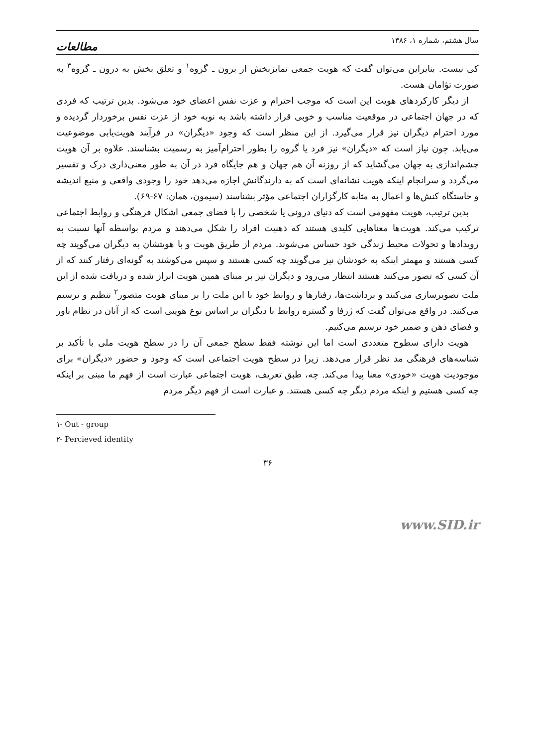سال هشتم، شماره ۱، ۱۳۸۶ مطالعات
کی نیست. بنابراین می‌توان گفت که هویت جمعی تمایزبخش از برون ـ گروه<sup>۱</sup> و تعلق بخش به درون ـ گروه<sup>۳</sup> به صورت تؤامان هست.
از دیگر کارکردهای هویت این است که موجب احترام و عزت نفس اعضای خود می‌شود. بدین ترتیب که فردی که در جهان اجتماعی در موقعیت مناسب و خوبی قرار داشته باشد به نوبه خود از عزت نفس برخوردار گردیده و مورد احترام دیگران نیز قرار می‌گیرد. از این منظر است که وجود «دیگران» در فرآیند هویت‌یابی موضوعیت می‌یابد. چون نیاز است که «دیگران» نیز فرد یا گروه را بطور احترام‌آمیز به رسمیت بشناسند. علاوه بر آن هویت چشم‌اندازی به جهان می‌گشاید که از روزنه آن هم جهان و هم جایگاه فرد در آن به طور معنی‌داری درک و تفسیر می‌گردد و سرانجام اینکه هویت نشانه‌ای است که به دارندگانش اجازه می‌دهد خود را وجودی واقعی و منبع اندیشه و خاستگاه کنش‌ها و اعمال به مثابه کارگزاران اجتماعی مؤثر بشناسند (سیمون، همان: ۶۷-۶۹).
بدین ترتیب، هویت مفهومی است که دنیای درونی یا شخصی را با فضای جمعی اشکال فرهنگی و روابط اجتماعی ترکیب می‌کند. هویت‌ها معناهایی کلیدی هستند که ذهنیت افراد را شکل می‌دهند و مردم بواسطه آنها نسبت به رویدادها و تحولات محیط زندگی خود حساس می‌شوند. مردم از طریق هویت و با هویتشان به دیگران می‌گویند چه کسی هستند و مهمتر اینکه به خودشان نیز می‌گویند چه کسی هستند و سپس می‌کوشند به گونه‌ای رفتار کنند که از آن کسی که تصور می‌کنند هستند انتظار می‌رود و دیگران نیز بر مبنای همین هویت ابراز شده و دریافت شده از این ملت تصویرسازی می‌کنند و برداشت‌ها، رفتارها و روابط خود با این ملت را بر مبنای هویت متصور<sup>۲</sup> تنظیم و ترسیم می‌کنند. در واقع می‌توان گفت که ژرفا و گستره روابط با دیگران بر اساس نوع هویتی است که از آنان در نظام باور و فضای ذهن و ضمیر خود ترسیم می‌کنیم.
هویت دارای سطوح متعددی است اما این نوشته فقط سطح جمعی آن را در سطح هویت ملی با تأکید بر شناسه‌های فرهنگی مد نظر قرار می‌دهد. زیرا در سطح هویت اجتماعی است که وجود و حضور «دیگران» برای موجودیت هویت «خودی» معنا پیدا می‌کند. چه، طبق تعریف، هویت اجتماعی عبارت است از فهم ما مبنی بر اینکه چه کسی هستیم و اینکه مردم دیگر چه کسی هستند. و عبارت است از فهم دیگر مردم
۱- Out - group
۲- Percieved identity
۳۶
www.SID.ir